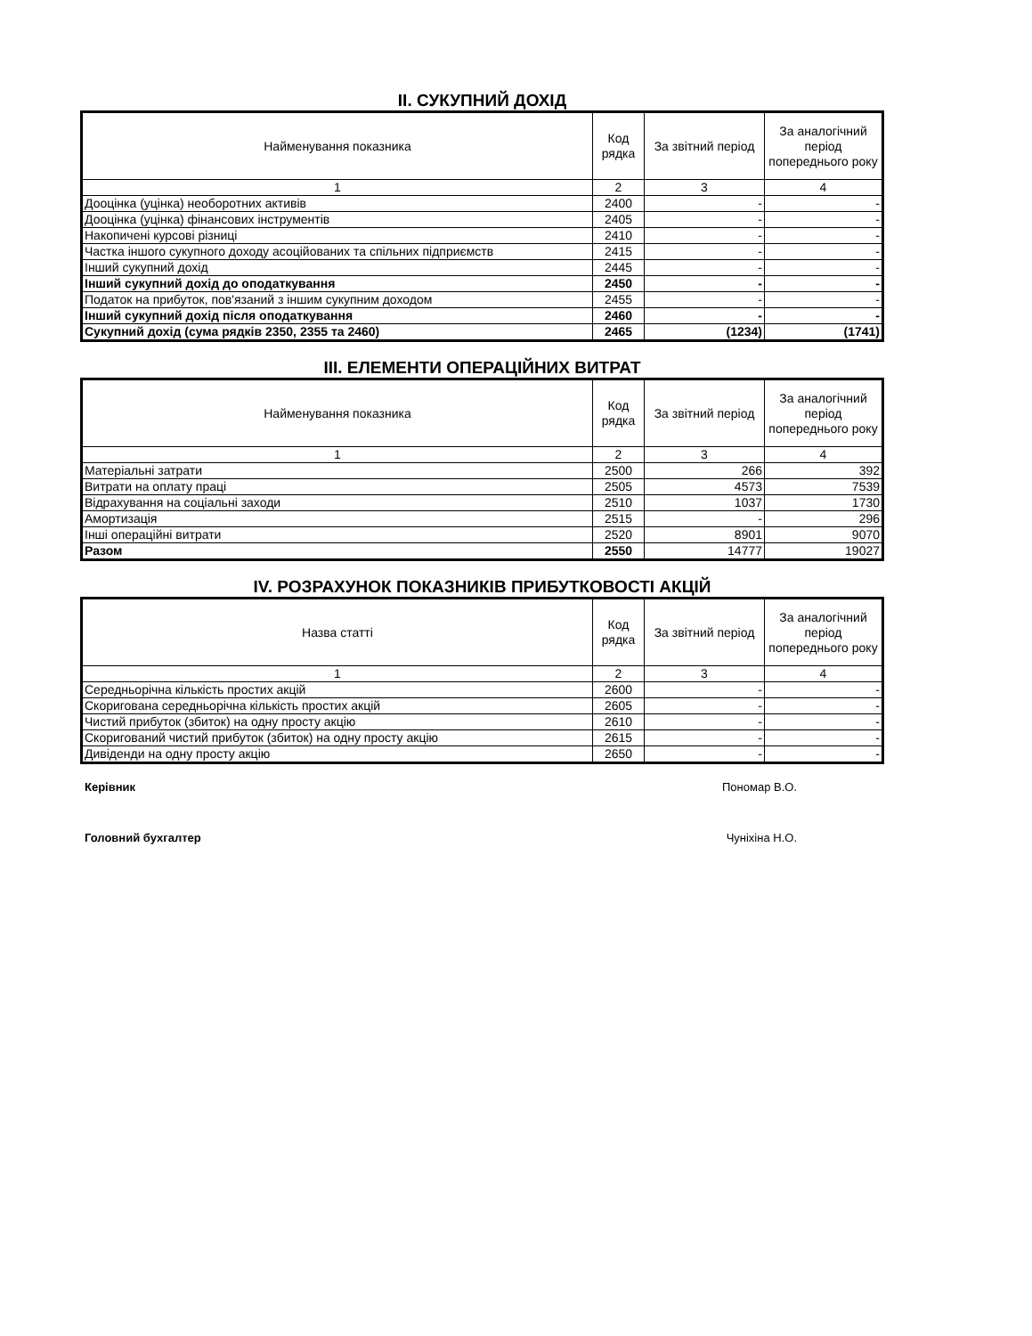II. СУКУПНИЙ ДОХІД
| Найменування показника | Код рядка | За звітний період | За аналогічний період попереднього року |
| --- | --- | --- | --- |
| 1 | 2 | 3 | 4 |
| Дооцінка (уцінка) необоротних активів | 2400 | - | - |
| Дооцінка (уцінка) фінансових інструментів | 2405 | - | - |
| Накопичені курсові різниці | 2410 | - | - |
| Частка іншого сукупного доходу асоційованих та спільних підприємств | 2415 | - | - |
| Інший сукупний дохід | 2445 | - | - |
| Інший сукупний дохід до оподаткування | 2450 | - | - |
| Податок на прибуток, пов'язаний з іншим сукупним доходом | 2455 | - | - |
| Інший сукупний дохід після оподаткування | 2460 | - | - |
| Сукупний дохід (сума рядків 2350, 2355 та 2460) | 2465 | (1234) | (1741) |
III. ЕЛЕМЕНТИ ОПЕРАЦІЙНИХ ВИТРАТ
| Найменування показника | Код рядка | За звітний період | За аналогічний період попереднього року |
| --- | --- | --- | --- |
| 1 | 2 | 3 | 4 |
| Матеріальні затрати | 2500 | 266 | 392 |
| Витрати на оплату праці | 2505 | 4573 | 7539 |
| Відрахування на соціальні заходи | 2510 | 1037 | 1730 |
| Амортизація | 2515 | - | 296 |
| Інші операційні витрати | 2520 | 8901 | 9070 |
| Разом | 2550 | 14777 | 19027 |
IV. РОЗРАХУНОК ПОКАЗНИКІВ ПРИБУТКОВОСТІ АКЦІЙ
| Назва статті | Код рядка | За звітний період | За аналогічний період попереднього року |
| --- | --- | --- | --- |
| 1 | 2 | 3 | 4 |
| Середньорічна кількість простих акцій | 2600 | - | - |
| Скоригована середньорічна кількість простих акцій | 2605 | - | - |
| Чистий прибуток (збиток) на одну просту акцію | 2610 | - | - |
| Скоригований чистий прибуток (збиток) на одну просту акцію | 2615 | - | - |
| Дивіденди на одну просту акцію | 2650 | - | - |
Керівник Пономар В.О.
Головний бухгалтер Чуніхіна Н.О.